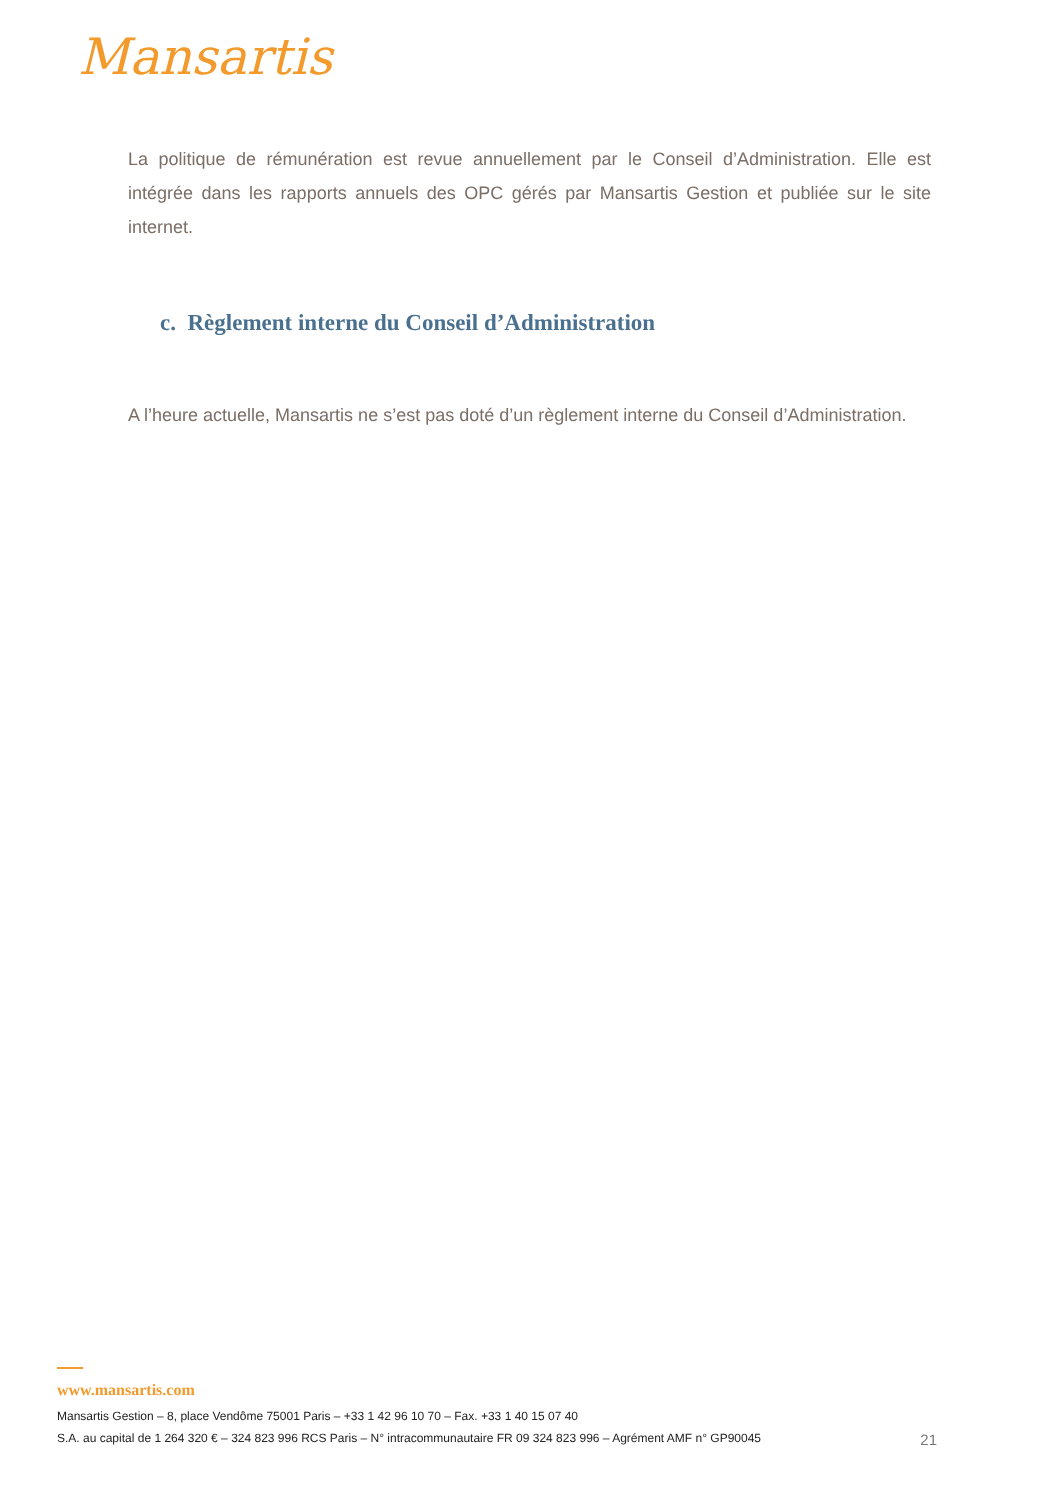Mansartis
La politique de rémunération est revue annuellement par le Conseil d’Administration. Elle est intégrée dans les rapports annuels des OPC gérés par Mansartis Gestion et publiée sur le site internet.
c. Règlement interne du Conseil d’Administration
A l’heure actuelle, Mansartis ne s’est pas doté d’un règlement interne du Conseil d’Administration.
www.mansartis.com
Mansartis Gestion – 8, place Vendôme 75001 Paris – +33 1 42 96 10 70 – Fax. +33 1 40 15 07 40
S.A. au capital de 1 264 320 € – 324 823 996 RCS Paris – N° intracommunautaire FR 09 324 823 996 – Agrément AMF n° GP90045 21